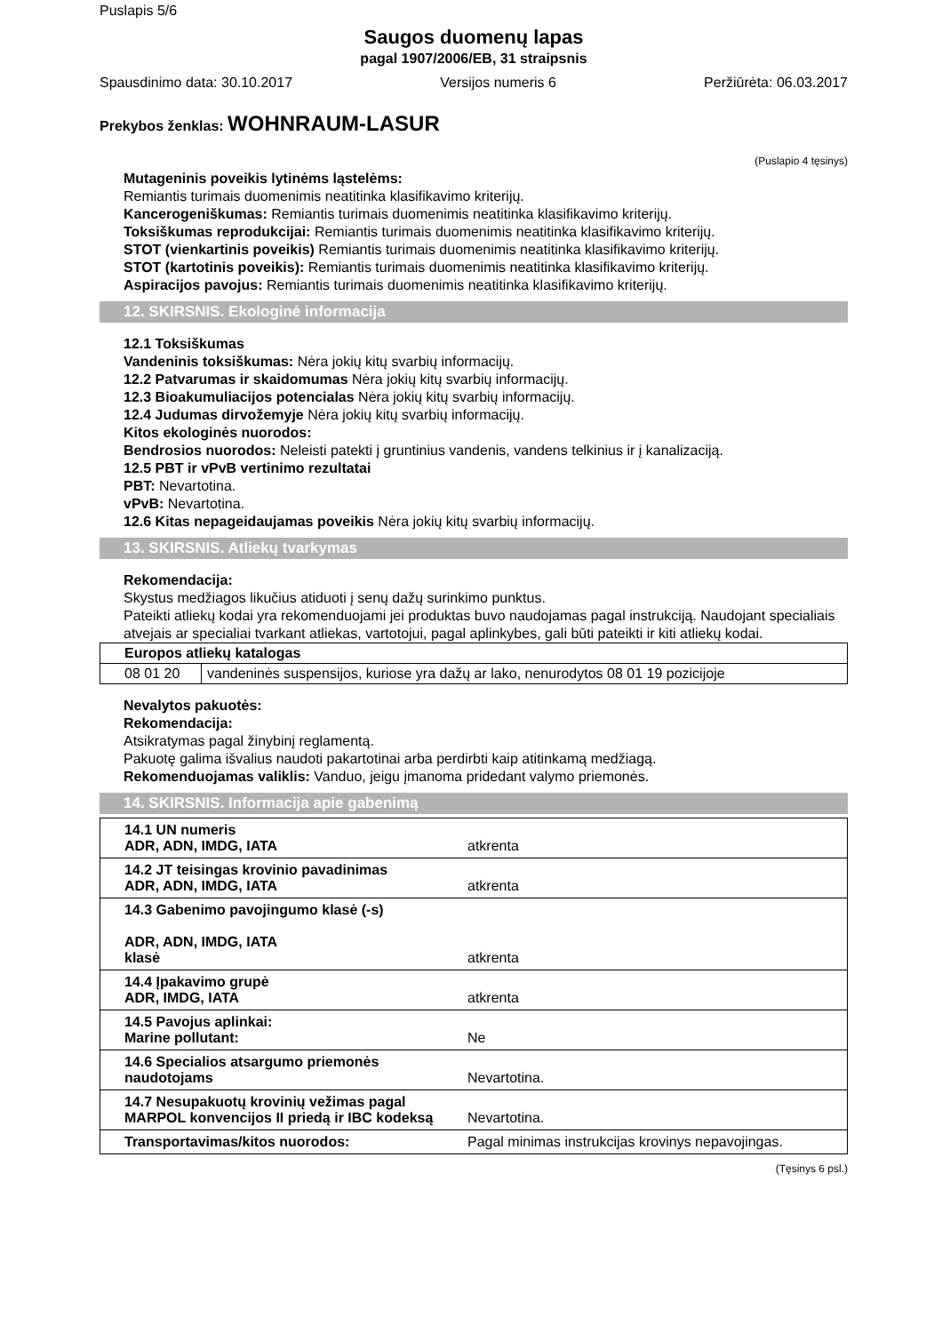Puslapis 5/6
Saugos duomenų lapas
pagal 1907/2006/EB, 31 straipsnis
Spausdinimo data: 30.10.2017 Versijos numeris 6 Peržiūrėta: 06.03.2017
Prekybos ženklas: WOHNRAUM-LASUR
(Puslapio 4 tęsinys)
Mutageninis poveikis lytinėms ląstelėms:
Remiantis turimais duomenimis neatitinka klasifikavimo kriterijų.
Kancerogeniškumas: Remiantis turimais duomenimis neatitinka klasifikavimo kriterijų.
Toksiškumas reprodukcijai: Remiantis turimais duomenimis neatitinka klasifikavimo kriterijų.
STOT (vienkartinis poveikis) Remiantis turimais duomenimis neatitinka klasifikavimo kriterijų.
STOT (kartotinis poveikis): Remiantis turimais duomenimis neatitinka klasifikavimo kriterijų.
Aspiracijos pavojus: Remiantis turimais duomenimis neatitinka klasifikavimo kriterijų.
12. SKIRSNIS. Ekologinė informacija
12.1 Toksiškumas
Vandeninis toksiškumas: Nėra jokių kitų svarbių informacijų.
12.2 Patvarumas ir skaidomumas Nėra jokių kitų svarbių informacijų.
12.3 Bioakumuliacijos potencialas Nėra jokių kitų svarbių informacijų.
12.4 Judumas dirvožemyje Nėra jokių kitų svarbių informacijų.
Kitos ekologinės nuorodos:
Bendrosios nuorodos: Neleisti patekti į gruntinius vandenis, vandens telkinius ir į kanalizaciją.
12.5 PBT ir vPvB vertinimo rezultatai
PBT: Nevartotina.
vPvB: Nevartotina.
12.6 Kitas nepageidaujamas poveikis Nėra jokių kitų svarbių informacijų.
13. SKIRSNIS. Atliekų tvarkymas
Rekomendacija:
Skystus medžiagos likučius atiduoti į senų dažų surinkimo punktus.
Pateikti atliekų kodai yra rekomenduojami jei produktas buvo naudojamas pagal instrukciją. Naudojant specialiais atvejais ar specialiai tvarkant atliekas, vartotojui, pagal aplinkybes, gali būti pateikti ir kiti atliekų kodai.
| Europos atliekų katalogas | |
| --- | --- |
| 08 01 20 | vandeninės suspensijos, kuriose yra dažų ar lako, nenurodytos 08 01 19 pozicijoje |
Nevalytos pakuotės:
Rekomendacija:
Atsikratymas pagal žinybinį reglamentą.
Pakuotę galima išvalius naudoti pakartotinai arba perdirbti kaip atitinkamą medžiagą.
Rekomenduojamas valiklis: Vanduo, jeigu įmanoma pridedant valymo priemonės.
14. SKIRSNIS. Informacija apie gabenimą
| 14.1 UN numeris ADR, ADN, IMDG, IATA | atkrenta |
| 14.2 JT teisingas krovinio pavadinimas ADR, ADN, IMDG, IATA | atkrenta |
| 14.3 Gabenimo pavojingumo klasė (-s) ADR, ADN, IMDG, IATA klasė | atkrenta |
| 14.4 Įpakavimo grupė ADR, IMDG, IATA | atkrenta |
| 14.5 Pavojus aplinkai: Marine pollutant: | Ne |
| 14.6 Specialios atsargumo priemonės naudotojams | Nevartotina. |
| 14.7 Nesupakuotų krovinių vežimas pagal MARPOL konvencijos II priedą ir IBC kodeksą | Nevartotina. |
| Transportavimas/kitos nuorodos: | Pagal minimas instrukcijas krovinys nepavojingas. |
(Tęsinys 6 psl.)